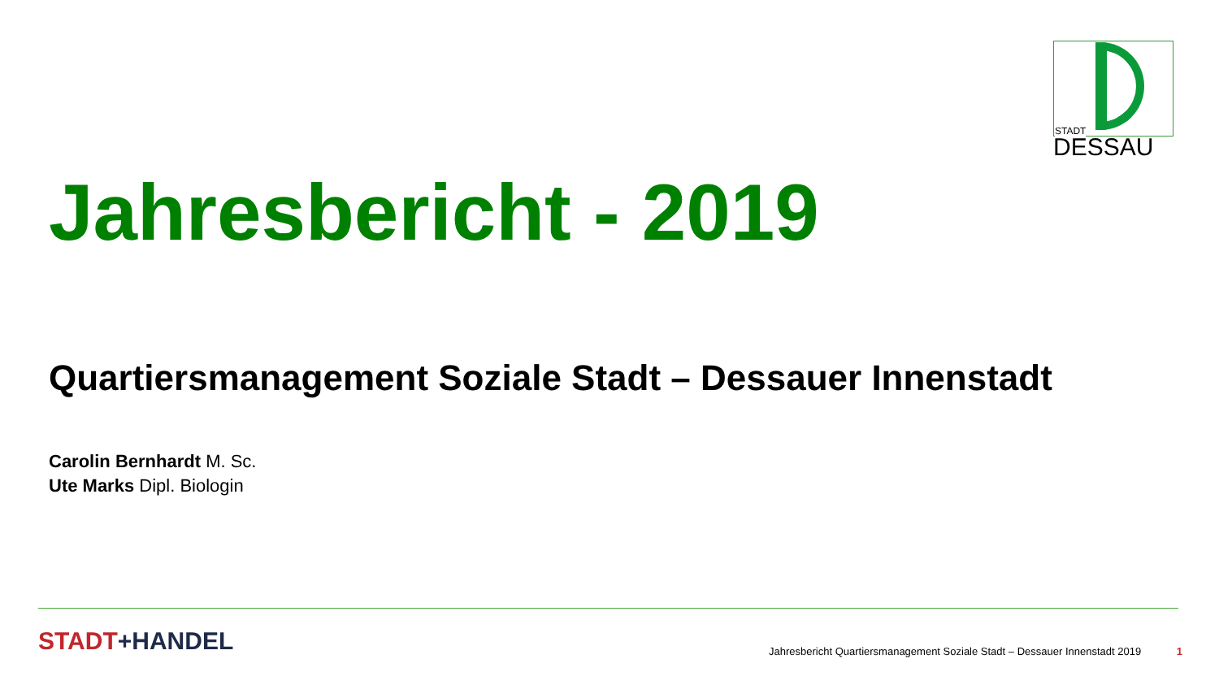STADT
DESSAU
Jahresbericht - 2019
Quartiersmanagement Soziale Stadt – Dessauer Innenstadt
Carolin Bernhardt M. Sc.
Ute Marks Dipl. Biologin
STADT+HANDEL
Jahresbericht Quartiersmanagement Soziale Stadt – Dessauer Innenstadt 2019 1